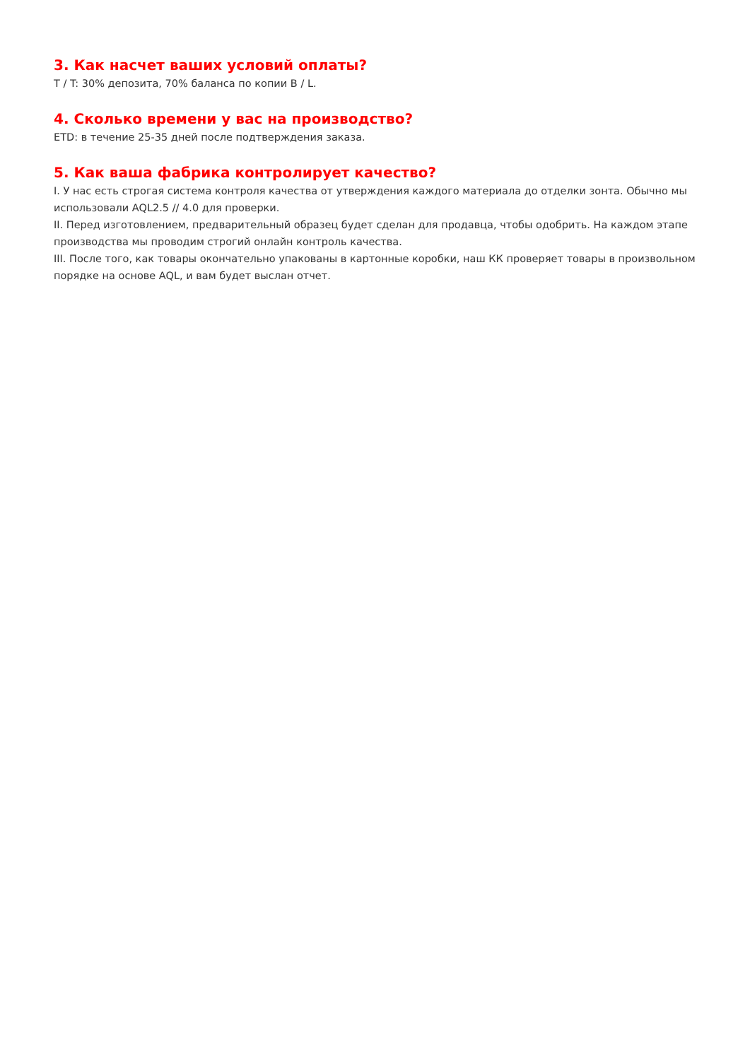3. Как насчет ваших условий оплаты?
T / T: 30% депозита, 70% баланса по копии B / L.
4. Сколько времени у вас на производство?
ETD: в течение 25-35 дней после подтверждения заказа.
5. Как ваша фабрика контролирует качество?
I. У нас есть строгая система контроля качества от утверждения каждого материала до отделки зонта. Обычно мы использовали AQL2.5 // 4.0 для проверки.
II. Перед изготовлением, предварительный образец будет сделан для продавца, чтобы одобрить. На каждом этапе производства мы проводим строгий онлайн контроль качества.
III. После того, как товары окончательно упакованы в картонные коробки, наш КК проверяет товары в произвольном порядке на основе AQL, и вам будет выслан отчет.